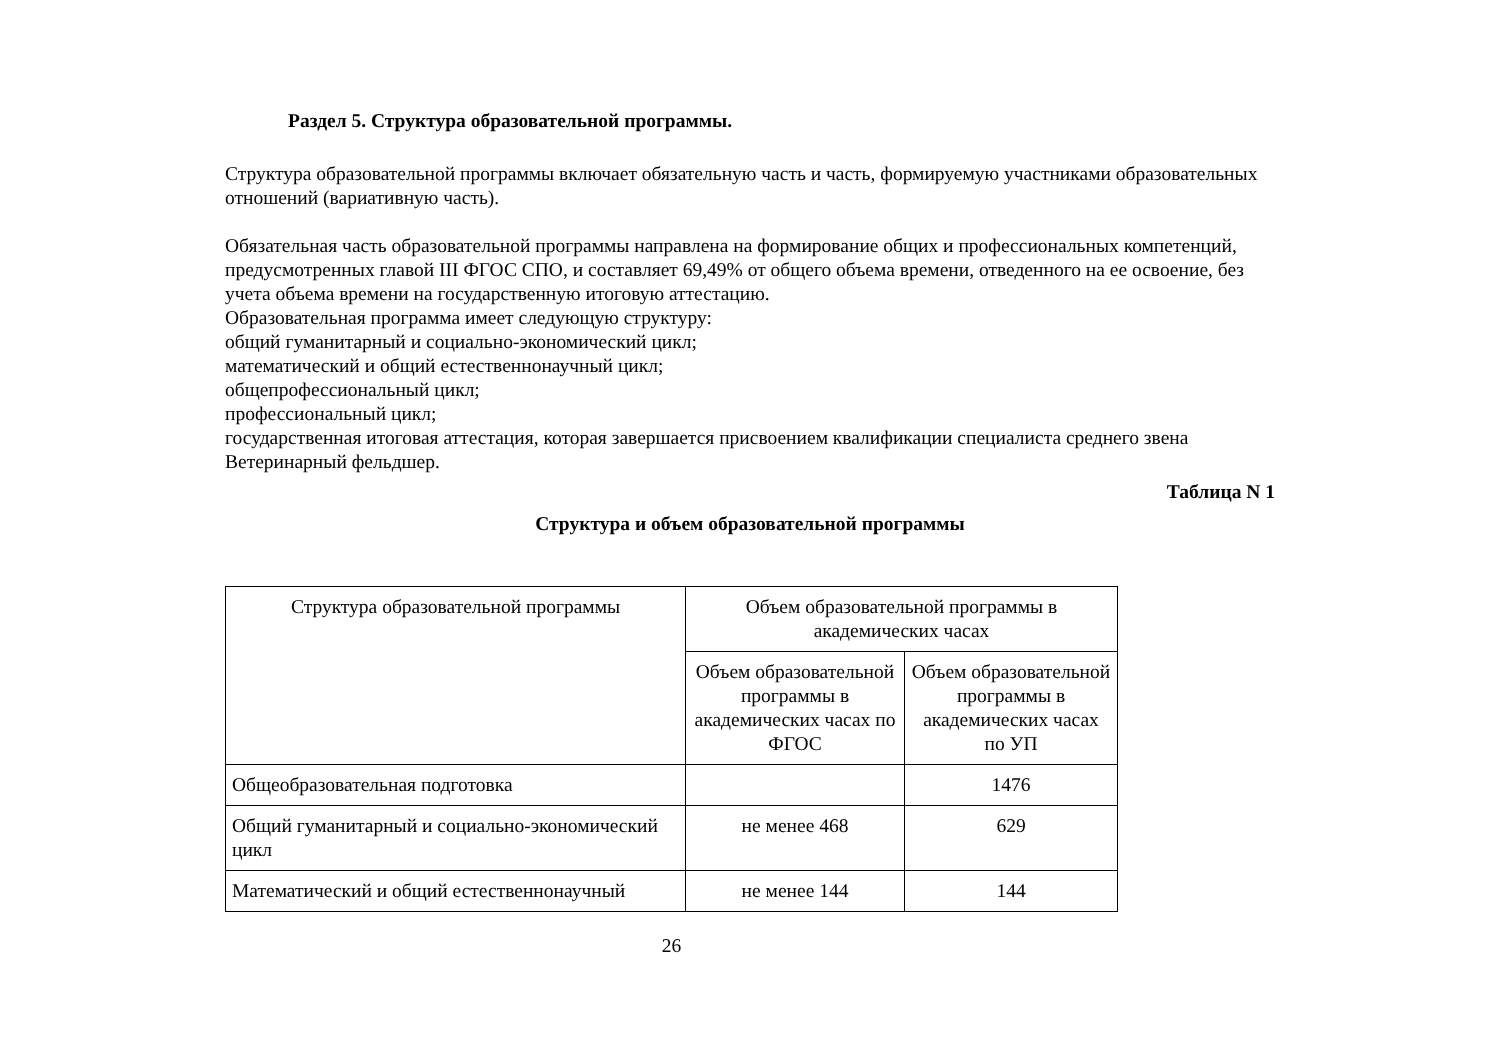Раздел 5. Структура образовательной программы.
Структура образовательной программы включает обязательную часть и часть, формируемую участниками образовательных отношений (вариативную часть).
Обязательная часть образовательной программы направлена на формирование общих и профессиональных компетенций, предусмотренных главой III ФГОС СПО, и составляет 69,49% от общего объема времени, отведенного на ее освоение, без учета объема времени на государственную итоговую аттестацию.
Образовательная программа имеет следующую структуру:
общий гуманитарный и социально-экономический цикл;
математический и общий естественнонаучный цикл;
общепрофессиональный цикл;
профессиональный цикл;
государственная итоговая аттестация, которая завершается присвоением квалификации специалиста среднего звена Ветеринарный фельдшер.
Таблица N 1
Структура и объем образовательной программы
| Структура образовательной программы | Объем образовательной программы в академических часах | |
| | Объем образовательной программы в академических часах по ФГОС | Объем образовательной программы в академических часах по УП |
| Общеобразовательная подготовка | | 1476 |
| Общий гуманитарный и социально-экономический цикл | не менее 468 | 629 |
| Математический и общий естественнонаучный | не менее 144 | 144 |
26